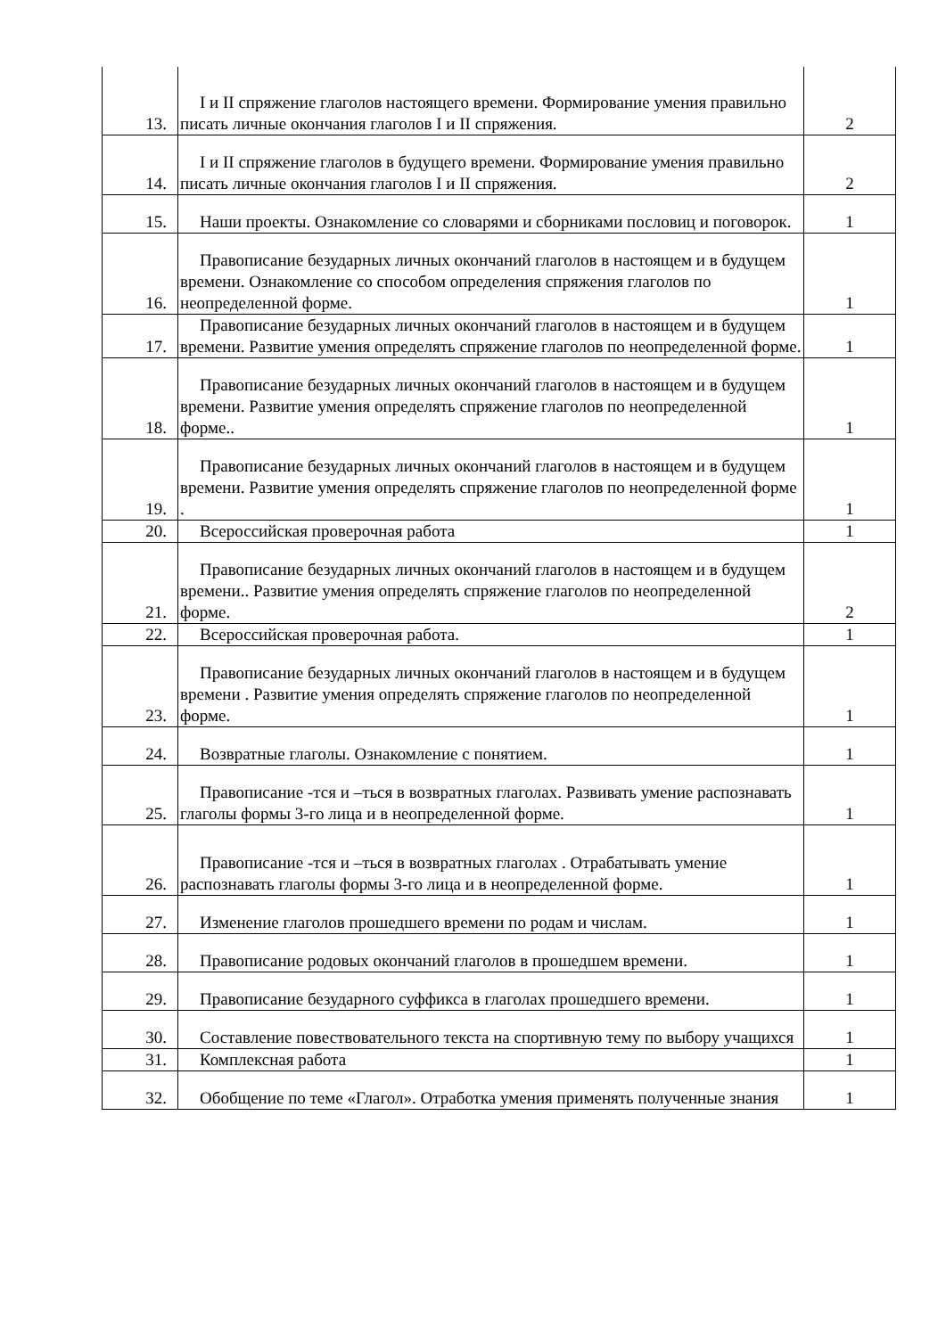| 13. | I и II спряжение глаголов настоящего времени. Формирование умения правильно писать личные окончания глаголов I и II спряжения. | 2 |
| 14. | I и II спряжение глаголов в будущего времени. Формирование умения правильно писать личные окончания глаголов I и II спряжения. | 2 |
| 15. | Наши проекты. Ознакомление со словарями и сборниками пословиц и поговорок. | 1 |
| 16. | Правописание безударных личных окончаний глаголов в настоящем и в будущем времени. Ознакомление со способом определения спряжения глаголов по неопределенной форме. | 1 |
| 17. | Правописание безударных личных окончаний глаголов в настоящем и в будущем времени. Развитие умения определять спряжение глаголов по неопределенной форме. | 1 |
| 18. | Правописание безударных личных окончаний глаголов в настоящем и в будущем времени. Развитие умения определять спряжение глаголов по неопределенной форме.. | 1 |
| 19. | Правописание безударных личных окончаний глаголов в настоящем и в будущем времени. Развитие умения определять спряжение глаголов по неопределенной форме . | 1 |
| 20. | Всероссийская проверочная работа | 1 |
| 21. | Правописание безударных личных окончаний глаголов в настоящем и в будущем времени.. Развитие умения определять спряжение глаголов по неопределенной форме. | 2 |
| 22. | Всероссийская проверочная работа. | 1 |
| 23. | Правописание безударных личных окончаний глаголов в настоящем и в будущем времени . Развитие умения определять спряжение глаголов по неопределенной форме. | 1 |
| 24. | Возвратные глаголы. Ознакомление с понятием. | 1 |
| 25. | Правописание -тся и –ться в возвратных глаголах. Развивать умение распознавать глаголы формы 3-го лица и в неопределенной форме. | 1 |
| 26. | Правописание -тся и –ться в возвратных глаголах . Отрабатывать умение распознавать глаголы формы 3-го лица и в неопределенной форме. | 1 |
| 27. | Изменение глаголов прошедшего времени по родам и числам. | 1 |
| 28. | Правописание родовых окончаний глаголов в прошедшем времени. | 1 |
| 29. | Правописание безударного суффикса в глаголах прошедшего времени. | 1 |
| 30. | Составление повествовательного текста на спортивную тему по выбору учащихся | 1 |
| 31. | Комплексная работа | 1 |
| 32. | Обобщение по теме «Глагол». Отработка умения применять полученные знания | 1 |